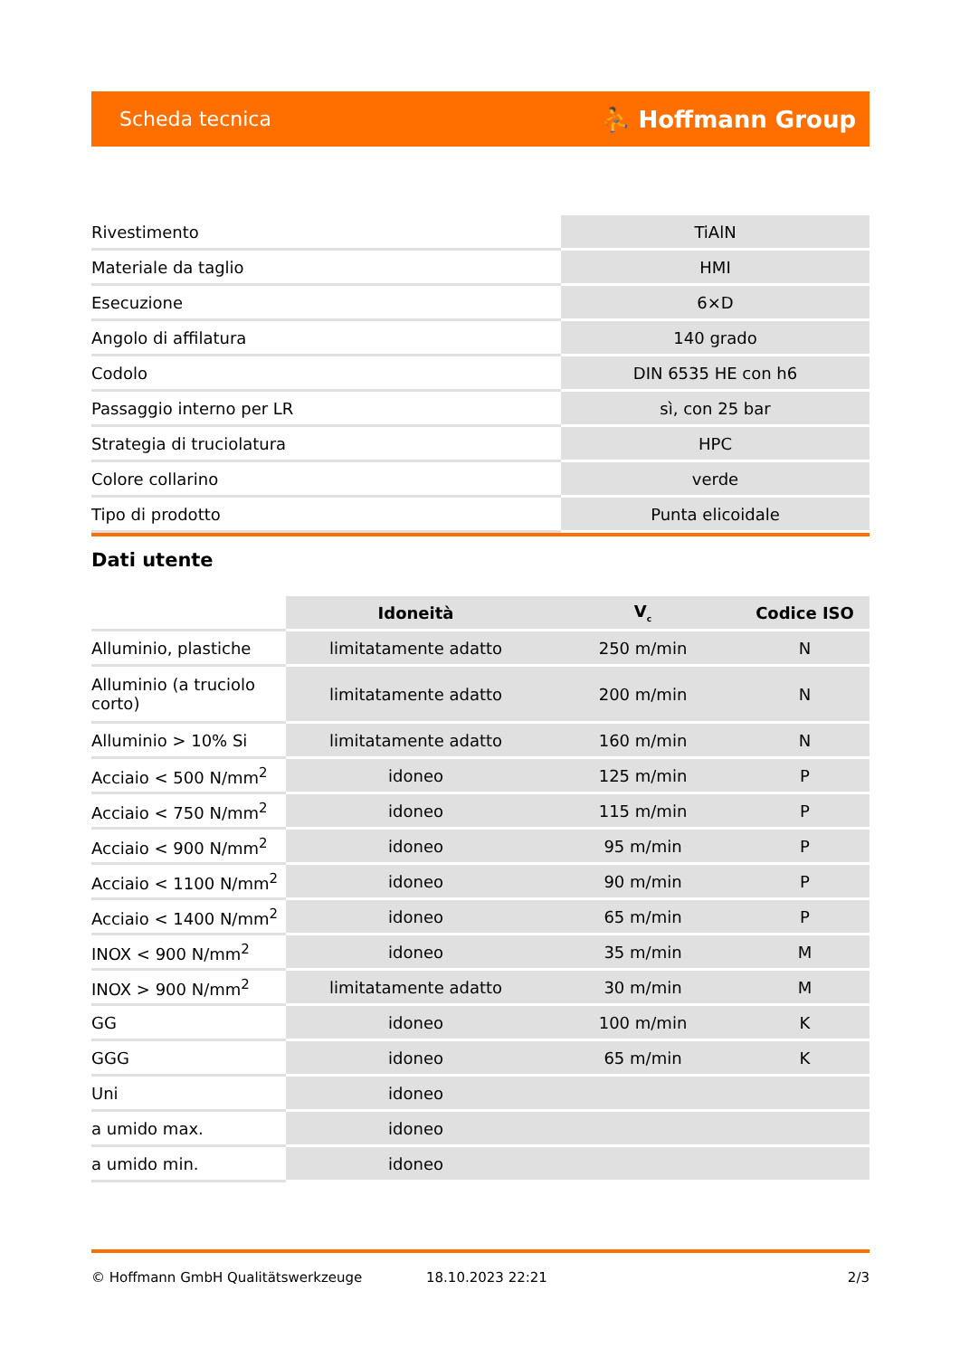Scheda tecnica ⛹ Hoffmann Group
| Rivestimento | TiAlN |
| Materiale da taglio | HMI |
| Esecuzione | 6×D |
| Angolo di affilatura | 140 grado |
| Codolo | DIN 6535 HE con h6 |
| Passaggio interno per LR | sì, con 25 bar |
| Strategia di truciolatura | HPC |
| Colore collarino | verde |
| Tipo di prodotto | Punta elicoidale |
Dati utente
| | Idoneità | V<sub>c</sub> | Codice ISO |
| --- | --- | --- | --- |
| Alluminio, plastiche | limitatamente adatto | 250 m/min | N |
| Alluminio (a truciolo corto) | limitatamente adatto | 200 m/min | N |
| Alluminio > 10% Si | limitatamente adatto | 160 m/min | N |
| Acciaio < 500 N/mm<sup>2</sup> | idoneo | 125 m/min | P |
| Acciaio < 750 N/mm<sup>2</sup> | idoneo | 115 m/min | P |
| Acciaio < 900 N/mm<sup>2</sup> | idoneo | 95 m/min | P |
| Acciaio < 1100 N/mm<sup>2</sup> | idoneo | 90 m/min | P |
| Acciaio < 1400 N/mm<sup>2</sup> | idoneo | 65 m/min | P |
| INOX < 900 N/mm<sup>2</sup> | idoneo | 35 m/min | M |
| INOX > 900 N/mm<sup>2</sup> | limitatamente adatto | 30 m/min | M |
| GG | idoneo | 100 m/min | K |
| GGG | idoneo | 65 m/min | K |
| Uni | idoneo | | |
| a umido max. | idoneo | | |
| a umido min. | idoneo | | |
© Hoffmann GmbH Qualitätswerkzeuge 18.10.2023 22:21 2/3